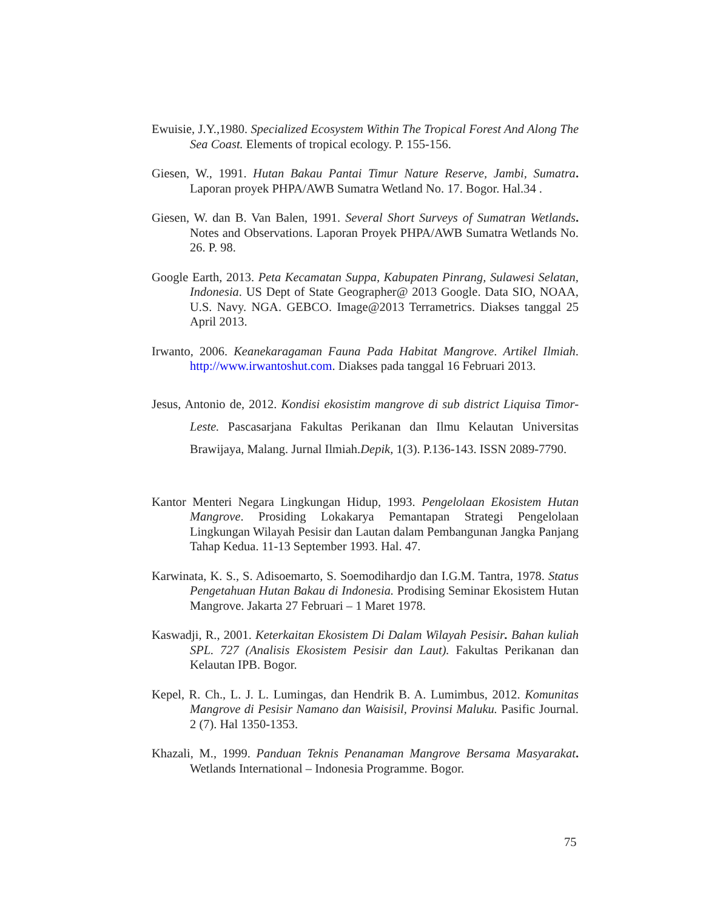Ewuisie, J.Y.,1980. Specialized Ecosystem Within The Tropical Forest And Along The Sea Coast. Elements of tropical ecology. P. 155-156.
Giesen, W., 1991. Hutan Bakau Pantai Timur Nature Reserve, Jambi, Sumatra. Laporan proyek PHPA/AWB Sumatra Wetland No. 17. Bogor. Hal.34 .
Giesen, W. dan B. Van Balen, 1991. Several Short Surveys of Sumatran Wetlands. Notes and Observations. Laporan Proyek PHPA/AWB Sumatra Wetlands No. 26. P. 98.
Google Earth, 2013. Peta Kecamatan Suppa, Kabupaten Pinrang, Sulawesi Selatan, Indonesia. US Dept of State Geographer@ 2013 Google. Data SIO, NOAA, U.S. Navy. NGA. GEBCO. Image@2013 Terrametrics. Diakses tanggal 25 April 2013.
Irwanto, 2006. Keanekaragaman Fauna Pada Habitat Mangrove. Artikel Ilmiah. http://www.irwantoshut.com. Diakses pada tanggal 16 Februari 2013.
Jesus, Antonio de, 2012. Kondisi ekosistim mangrove di sub district Liquisa Timor-Leste. Pascasarjana Fakultas Perikanan dan Ilmu Kelautan Universitas Brawijaya, Malang. Jurnal Ilmiah.Depik, 1(3). P.136-143. ISSN 2089-7790.
Kantor Menteri Negara Lingkungan Hidup, 1993. Pengelolaan Ekosistem Hutan Mangrove. Prosiding Lokakarya Pemantapan Strategi Pengelolaan Lingkungan Wilayah Pesisir dan Lautan dalam Pembangunan Jangka Panjang Tahap Kedua. 11-13 September 1993. Hal. 47.
Karwinata, K. S., S. Adisoemarto, S. Soemodihardjo dan I.G.M. Tantra, 1978. Status Pengetahuan Hutan Bakau di Indonesia. Prodising Seminar Ekosistem Hutan Mangrove. Jakarta 27 Februari – 1 Maret 1978.
Kaswadji, R., 2001. Keterkaitan Ekosistem Di Dalam Wilayah Pesisir. Bahan kuliah SPL. 727 (Analisis Ekosistem Pesisir dan Laut). Fakultas Perikanan dan Kelautan IPB. Bogor.
Kepel, R. Ch., L. J. L. Lumingas, dan Hendrik B. A. Lumimbus, 2012. Komunitas Mangrove di Pesisir Namano dan Waisisil, Provinsi Maluku. Pasific Journal. 2 (7). Hal 1350-1353.
Khazali, M., 1999. Panduan Teknis Penanaman Mangrove Bersama Masyarakat. Wetlands International – Indonesia Programme. Bogor.
75